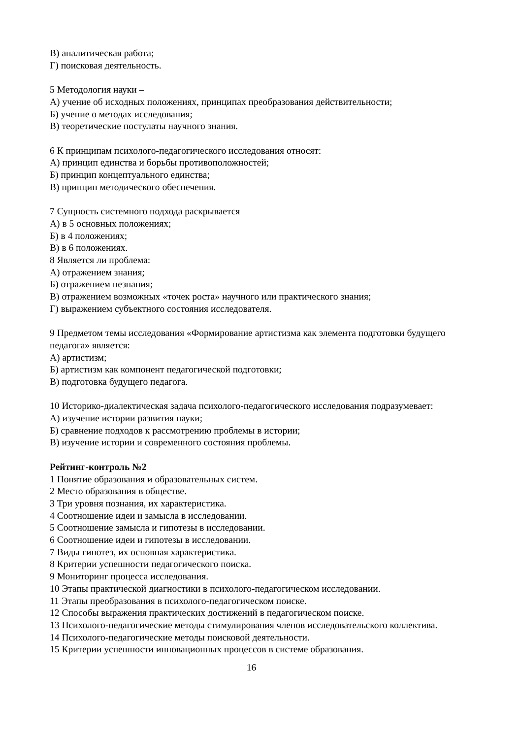В) аналитическая работа;
Г) поисковая деятельность.
5 Методология науки –
А) учение об исходных положениях, принципах преобразования действительности;
Б) учение о методах исследования;
В) теоретические постулаты научного знания.
6 К принципам психолого-педагогического исследования относят:
А) принцип единства и борьбы противоположностей;
Б) принцип концептуального единства;
В) принцип методического обеспечения.
7 Сущность системного подхода раскрывается
А) в 5 основных положениях;
Б) в 4 положениях;
В) в 6 положениях.
8 Является ли проблема:
А) отражением знания;
Б) отражением незнания;
В) отражением возможных «точек роста» научного или практического знания;
Г) выражением субъектного состояния исследователя.
9 Предметом темы исследования «Формирование артистизма как элемента подготовки будущего педагога» является:
А) артистизм;
Б) артистизм как компонент педагогической подготовки;
В) подготовка будущего педагога.
10 Историко-диалектическая задача психолого-педагогического исследования подразумевает:
А) изучение истории развития науки;
Б) сравнение подходов к рассмотрению проблемы в истории;
В) изучение истории и современного состояния проблемы.
Рейтинг-контроль №2
1 Понятие образования и образовательных систем.
2 Место образования в обществе.
3 Три уровня познания, их характеристика.
4 Соотношение идеи и замысла в исследовании.
5 Соотношение замысла и гипотезы в исследовании.
6 Соотношение идеи и гипотезы в исследовании.
7 Виды гипотез, их основная характеристика.
8 Критерии успешности педагогического поиска.
9 Мониторинг процесса исследования.
10 Этапы практической диагностики в психолого-педагогическом исследовании.
11 Этапы преобразования в психолого-педагогическом поиске.
12 Способы выражения практических достижений в педагогическом поиске.
13 Психолого-педагогические методы стимулирования членов исследовательского коллектива.
14 Психолого-педагогические методы поисковой деятельности.
15 Критерии успешности инновационных процессов в системе образования.
16